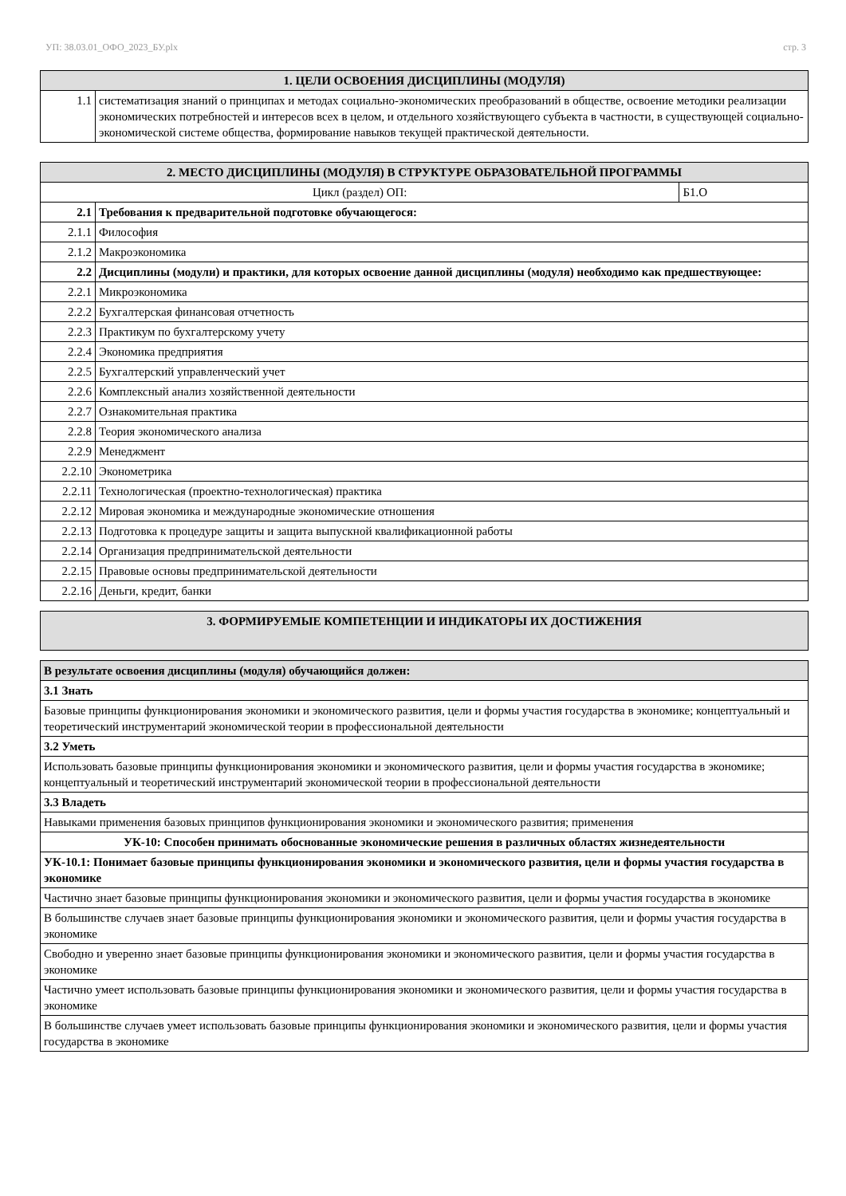УП: 38.03.01_ОФО_2023_БУ.plx стр. 3
| 1. ЦЕЛИ ОСВОЕНИЯ ДИСЦИПЛИНЫ (МОДУЛЯ) | |
| --- | --- |
| 1.1 | систематизация знаний о принципах и методах социально-экономических преобразований в обществе, освоение методики реализации экономических потребностей и интересов всех в целом, и отдельного хозяйствующего субъекта в частности, в существующей социально-экономической системе общества, формирование навыков текущей практической деятельности. |
| 2. МЕСТО ДИСЦИПЛИНЫ (МОДУЛЯ) В СТРУКТУРЕ ОБРАЗОВАТЕЛЬНОЙ ПРОГРАММЫ | | |
| --- | --- | --- |
| Цикл (раздел) ОП: | | Б1.О |
| 2.1 | Требования к предварительной подготовке обучающегося: | |
| 2.1.1 | Философия | |
| 2.1.2 | Макроэкономика | |
| 2.2 | Дисциплины (модули) и практики, для которых освоение данной дисциплины (модуля) необходимо как предшествующее: | |
| 2.2.1 | Микроэкономика | |
| 2.2.2 | Бухгалтерская финансовая отчетность | |
| 2.2.3 | Практикум по бухгалтерскому учету | |
| 2.2.4 | Экономика предприятия | |
| 2.2.5 | Бухгалтерский управленческий учет | |
| 2.2.6 | Комплексный анализ хозяйственной деятельности | |
| 2.2.7 | Ознакомительная практика | |
| 2.2.8 | Теория экономического анализа | |
| 2.2.9 | Менеджмент | |
| 2.2.10 | Эконометрика | |
| 2.2.11 | Технологическая (проектно-технологическая) практика | |
| 2.2.12 | Мировая экономика и международные экономические отношения | |
| 2.2.13 | Подготовка к процедуре защиты и защита выпускной квалификационной работы | |
| 2.2.14 | Организация предпринимательской деятельности | |
| 2.2.15 | Правовые основы предпринимательской деятельности | |
| 2.2.16 | Деньги, кредит, банки | |
| 3. ФОРМИРУЕМЫЕ КОМПЕТЕНЦИИ И ИНДИКАТОРЫ ИХ ДОСТИЖЕНИЯ |
| --- |
| В результате освоения дисциплины (модуля) обучающийся должен: |
| 3.1 Знать |
| Базовые принципы функционирования экономики и экономического развития, цели и формы участия государства в экономике; концептуальный и теоретический инструментарий экономической теории в профессиональной деятельности |
| 3.2 Уметь |
| Использовать базовые принципы функционирования экономики и экономического развития, цели и формы участия государства в экономике; концептуальный и теоретический инструментарий экономической теории в профессиональной деятельности |
| 3.3 Владеть |
| Навыками применения базовых принципов функционирования экономики и экономического развития; применения |
| УК-10: Способен принимать обоснованные экономические решения в различных областях жизнедеятельности |
| УК-10.1: Понимает базовые принципы функционирования экономики и экономического развития, цели и формы участия государства в экономике |
| Частично знает базовые принципы функционирования экономики и экономического развития, цели и формы участия государства в экономике |
| В большинстве случаев знает базовые принципы функционирования экономики и экономического развития, цели и формы участия государства в экономике |
| Свободно и уверенно знает базовые принципы функционирования экономики и экономического развития, цели и формы участия государства в экономике |
| Частично умеет использовать базовые принципы функционирования экономики и экономического развития, цели и формы участия государства в экономике |
| В большинстве случаев умеет использовать базовые принципы функционирования экономики и экономического развития, цели и формы участия государства в экономике |